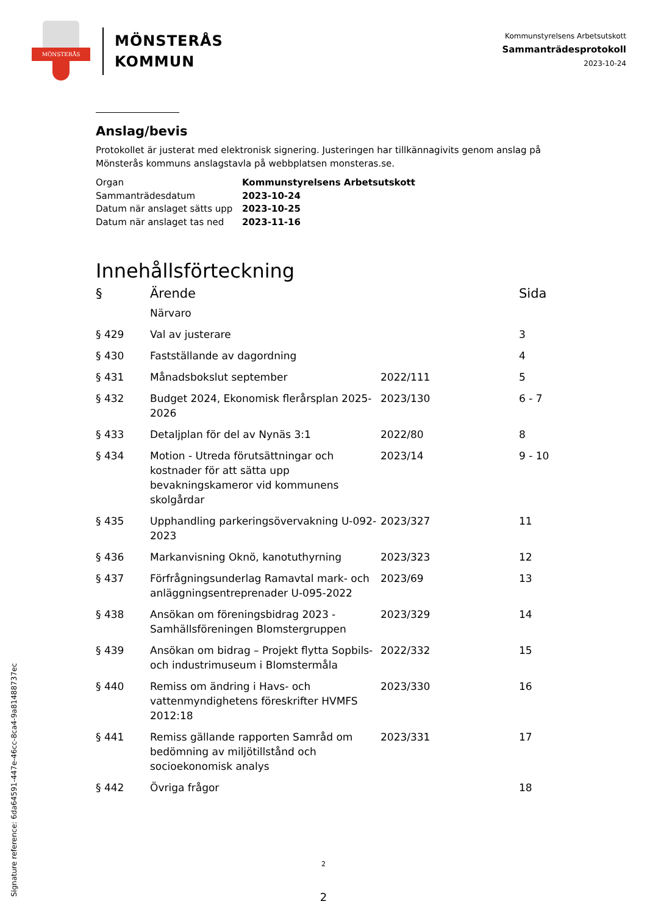MÖNSTERÅS
MÖNSTERÅS
KOMMUN
Kommunstyrelsens Arbetsutskott
Sammanträdesprotokoll
2023-10-24
Anslag/bevis
Protokollet är justerat med elektronisk signering. Justeringen har tillkännagivits genom anslag på Mönsterås kommuns anslagstavla på webbplatsen monsteras.se.
| Organ | Kommunstyrelsens Arbetsutskott |
| Sammanträdesdatum | 2023-10-24 |
| Datum när anslaget sätts upp | 2023-10-25 |
| Datum när anslaget tas ned | 2023-11-16 |
Innehållsförteckning
| § | Ärende | | Sida |
| --- | --- | --- | --- |
| | Närvaro | | |
| § 429 | Val av justerare | | 3 |
| § 430 | Fastställande av dagordning | | 4 |
| § 431 | Månadsbokslut september | 2022/111 | 5 |
| § 432 | Budget 2024, Ekonomisk flerårsplan 2025-2026 | 2023/130 | 6 - 7 |
| § 433 | Detaljplan för del av Nynäs 3:1 | 2022/80 | 8 |
| § 434 | Motion - Utreda förutsättningar och kostnader för att sätta upp bevakningskameror vid kommunens skolgårdar | 2023/14 | 9 - 10 |
| § 435 | Upphandling parkeringsövervakning U-092-2023 | 2023/327 | 11 |
| § 436 | Markanvisning Oknö, kanotuthyrning | 2023/323 | 12 |
| § 437 | Förfrågningsunderlag Ramavtal mark- och anläggningsentreprenader U-095-2022 | 2023/69 | 13 |
| § 438 | Ansökan om föreningsbidrag 2023 - Samhällsföreningen Blomstergruppen | 2023/329 | 14 |
| § 439 | Ansökan om bidrag – Projekt flytta Sopbils- och industrimuseum i Blomstermåla | 2022/332 | 15 |
| § 440 | Remiss om ändring i Havs- och vattenmyndighetens föreskrifter HVMFS 2012:18 | 2023/330 | 16 |
| § 441 | Remiss gällande rapporten Samråd om bedömning av miljötillstånd och socioekonomisk analys | 2023/331 | 17 |
| § 442 | Övriga frågor | | 18 |
2
2
Signature reference: 6da64591-447e-46cc-8ca4-9a81488737ec